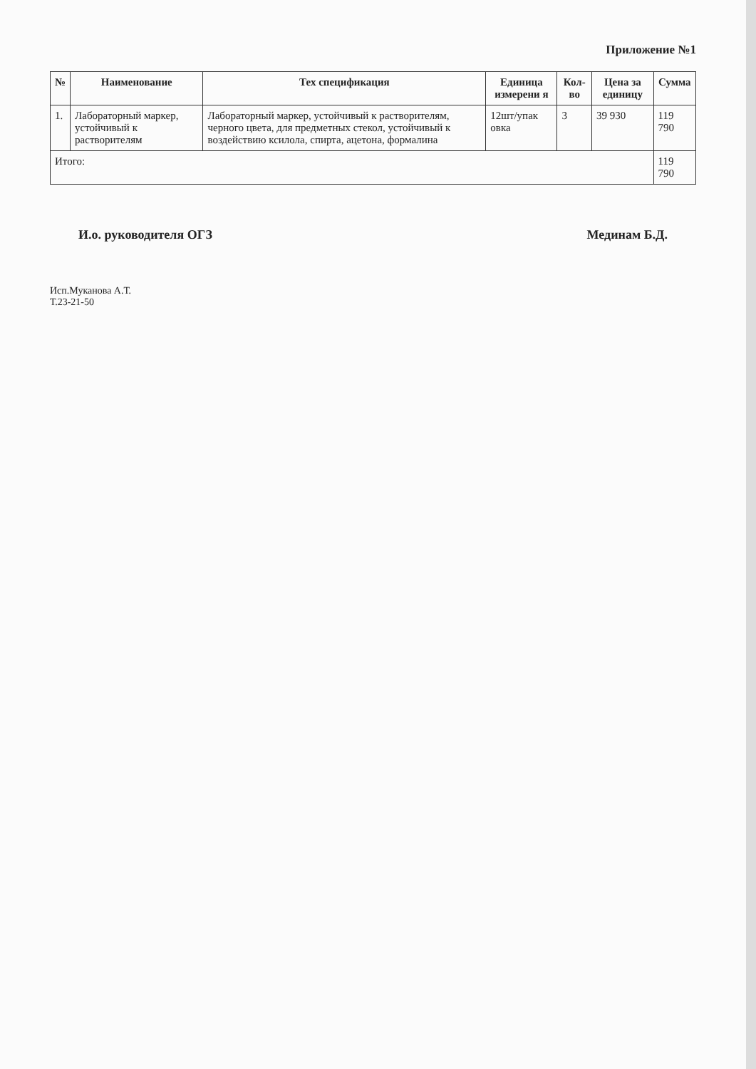Приложение №1
| № | Наименование | Тех спецификация | Единица измерени я | Кол-во | Цена за единицу | Сумма |
| --- | --- | --- | --- | --- | --- | --- |
| 1. | Лабораторный маркер, устойчивый к растворителям | Лабораторный маркер, устойчивый к растворителям, черного цвета, для предметных стекол, устойчивый к воздействию ксилола, спирта, ацетона, формалина | 12шт/упак овка | 3 | 39 930 | 119 790 |
| Итого: | | | | | | 119 790 |
И.о. руководителя ОГЗ Мединам Б.Д.
Исп.Муканова А.Т.
Т.23-21-50